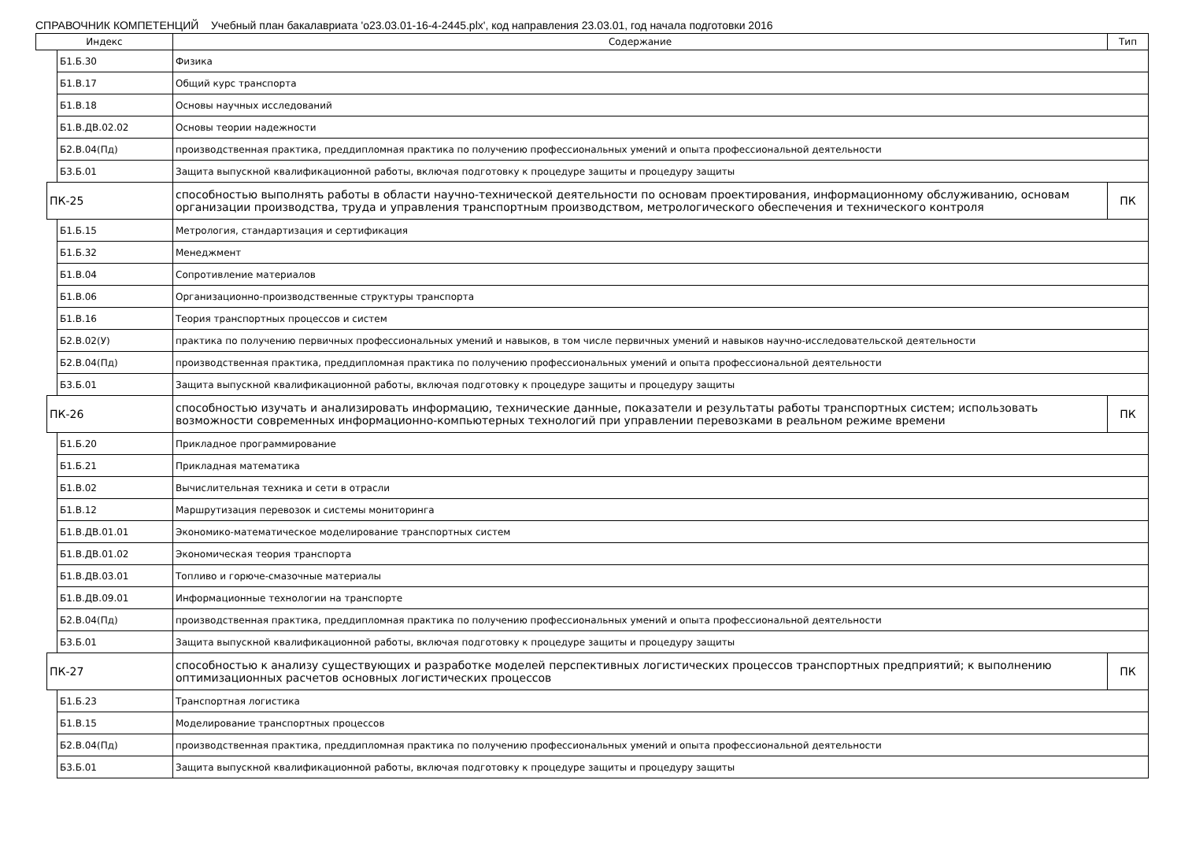СПРАВОЧНИК КОМПЕТЕНЦИЙ Учебный план бакалавриата 'o23.03.01-16-4-2445.plx', код направления 23.03.01, год начала подготовки 2016
| Индекс | | | Содержание | Тип |
| --- | --- | --- | --- | --- |
| | | Б1.Б.30 | Физика | |
| | | Б1.В.17 | Общий курс транспорта | |
| | | Б1.В.18 | Основы научных исследований | |
| | | Б1.В.ДВ.02.02 | Основы теории надежности | |
| | | Б2.В.04(Пд) | производственная практика, преддипломная практика по получению профессиональных умений и опыта профессиональной деятельности | |
| | | Б3.Б.01 | Защита выпускной квалификационной работы, включая подготовку к процедуре защиты и процедуру защиты | |
| | ПК-25 | | способностью выполнять работы в области научно-технической деятельности по основам проектирования, информационному обслуживанию, основам организации производства, труда и управления транспортным производством, метрологического обеспечения и технического контроля | ПК |
| | | Б1.Б.15 | Метрология, стандартизация и сертификация | |
| | | Б1.Б.32 | Менеджмент | |
| | | Б1.В.04 | Сопротивление материалов | |
| | | Б1.В.06 | Организационно-производственные структуры транспорта | |
| | | Б1.В.16 | Теория транспортных процессов и систем | |
| | | Б2.В.02(У) | практика по получению первичных профессиональных умений и навыков, в том числе первичных умений и навыков научно-исследовательской деятельности | |
| | | Б2.В.04(Пд) | производственная практика, преддипломная практика по получению профессиональных умений и опыта профессиональной деятельности | |
| | | Б3.Б.01 | Защита выпускной квалификационной работы, включая подготовку к процедуре защиты и процедуру защиты | |
| | ПК-26 | | способностью изучать и анализировать информацию, технические данные, показатели и результаты работы транспортных систем; использовать возможности современных информационно-компьютерных технологий при управлении перевозками в реальном режиме времени | ПК |
| | | Б1.Б.20 | Прикладное программирование | |
| | | Б1.Б.21 | Прикладная математика | |
| | | Б1.В.02 | Вычислительная техника и сети в отрасли | |
| | | Б1.В.12 | Маршрутизация перевозок и системы мониторинга | |
| | | Б1.В.ДВ.01.01 | Экономико-математическое моделирование транспортных систем | |
| | | Б1.В.ДВ.01.02 | Экономическая теория транспорта | |
| | | Б1.В.ДВ.03.01 | Топливо и горюче-смазочные материалы | |
| | | Б1.В.ДВ.09.01 | Информационные технологии на транспорте | |
| | | Б2.В.04(Пд) | производственная практика, преддипломная практика по получению профессиональных умений и опыта профессиональной деятельности | |
| | | Б3.Б.01 | Защита выпускной квалификационной работы, включая подготовку к процедуре защиты и процедуру защиты | |
| | ПК-27 | | способностью к анализу существующих и разработке моделей перспективных логистических процессов транспортных предприятий; к выполнению оптимизационных расчетов основных логистических процессов | ПК |
| | | Б1.Б.23 | Транспортная логистика | |
| | | Б1.В.15 | Моделирование транспортных процессов | |
| | | Б2.В.04(Пд) | производственная практика, преддипломная практика по получению профессиональных умений и опыта профессиональной деятельности | |
| | | Б3.Б.01 | Защита выпускной квалификационной работы, включая подготовку к процедуре защиты и процедуру защиты | |